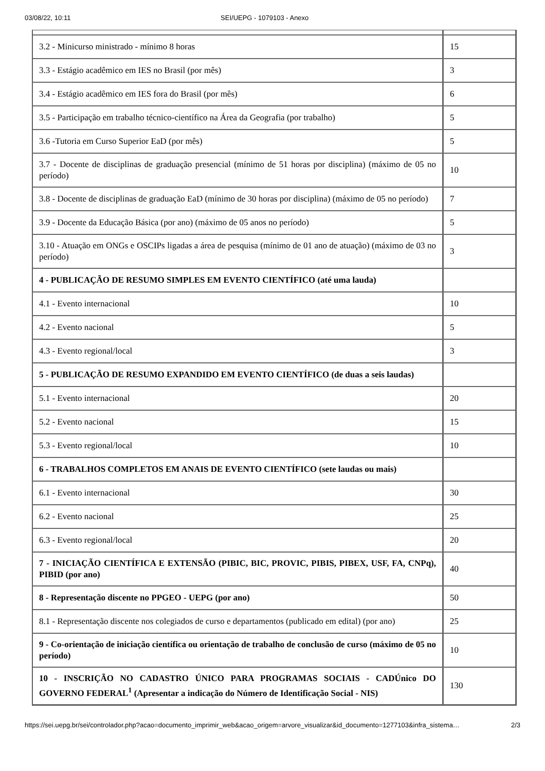03/08/22, 10:11 SEI/UEPG - 1079103 - Anexo
| 3.2 - Minicurso ministrado - mínimo 8 horas | 15 |
| 3.3 - Estágio acadêmico em IES no Brasil (por mês) | 3 |
| 3.4 - Estágio acadêmico em IES fora do Brasil (por mês) | 6 |
| 3.5 - Participação em trabalho técnico-científico na Área da Geografia (por trabalho) | 5 |
| 3.6 -Tutoria em Curso Superior EaD (por mês) | 5 |
| 3.7 - Docente de disciplinas de graduação presencial (mínimo de 51 horas por disciplina) (máximo de 05 no período) | 10 |
| 3.8 - Docente de disciplinas de graduação EaD (mínimo de 30 horas por disciplina) (máximo de 05 no período) | 7 |
| 3.9 - Docente da Educação Básica (por ano) (máximo de 05 anos no período) | 5 |
| 3.10 - Atuação em ONGs e OSCIPs ligadas a área de pesquisa (mínimo de 01 ano de atuação) (máximo de 03 no período) | 3 |
| 4 - PUBLICAÇÃO DE RESUMO SIMPLES EM EVENTO CIENTÍFICO (até uma lauda) | |
| 4.1 - Evento internacional | 10 |
| 4.2 - Evento nacional | 5 |
| 4.3 - Evento regional/local | 3 |
| 5 - PUBLICAÇÃO DE RESUMO EXPANDIDO EM EVENTO CIENTÍFICO (de duas a seis laudas) | |
| 5.1 - Evento internacional | 20 |
| 5.2 - Evento nacional | 15 |
| 5.3 - Evento regional/local | 10 |
| 6 - TRABALHOS COMPLETOS EM ANAIS DE EVENTO CIENTÍFICO (sete laudas ou mais) | |
| 6.1 - Evento internacional | 30 |
| 6.2 - Evento nacional | 25 |
| 6.3 - Evento regional/local | 20 |
| 7 - INICIAÇÃO CIENTÍFICA E EXTENSÃO (PIBIC, BIC, PROVIC, PIBIS, PIBEX, USF, FA, CNPq), PIBID (por ano) | 40 |
| 8 - Representação discente no PPGEO - UEPG (por ano) | 50 |
| 8.1 - Representação discente nos colegiados de curso e departamentos (publicado em edital) (por ano) | 25 |
| 9 - Co-orientação de iniciação científica ou orientação de trabalho de conclusão de curso (máximo de 05 no período) | 10 |
| 10 - INSCRIÇÃO NO CADASTRO ÚNICO PARA PROGRAMAS SOCIAIS - CADÚnico DO GOVERNO FEDERAL<sup>1</sup> (Apresentar a indicação do Número de Identificação Social - NIS) | 130 |
https://sei.uepg.br/sei/controlador.php?acao=documento_imprimir_web&acao_origem=arvore_visualizar&id_documento=1277103&infra_sistema… 2/3